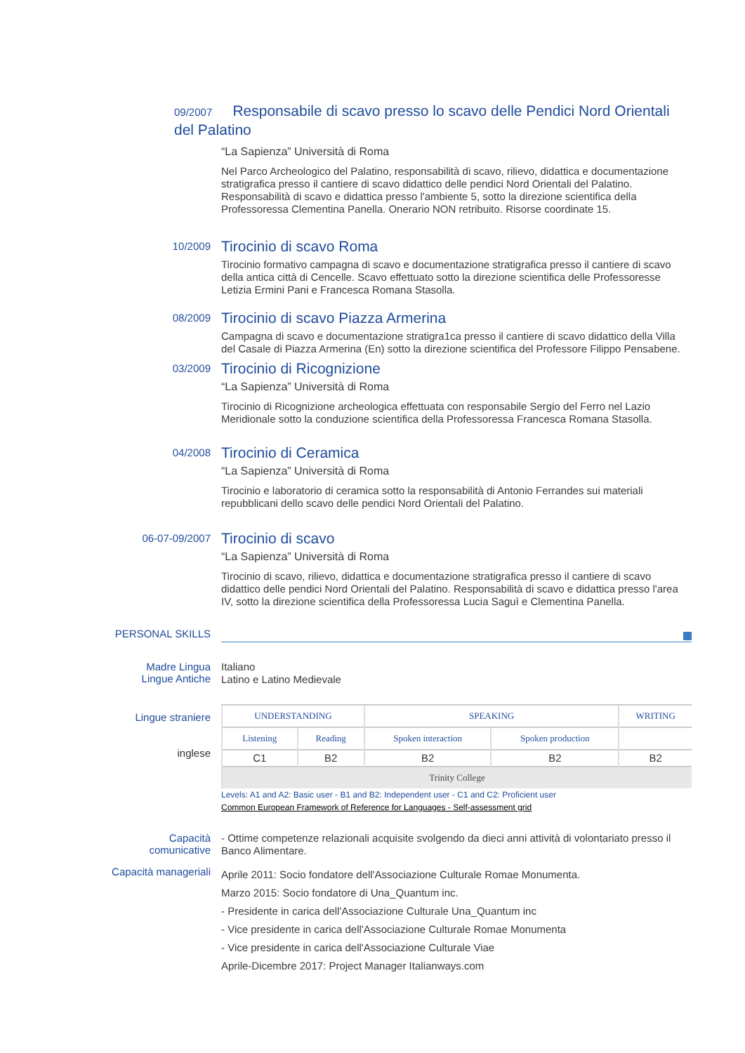09/2007 Responsabile di scavo presso lo scavo delle Pendici Nord Orientali del Palatino
“La Sapienza” Università di Roma
Nel Parco Archeologico del Palatino, responsabilità di scavo, rilievo, didattica e documentazione stratigrafica presso il cantiere di scavo didattico delle pendici Nord Orientali del Palatino. Responsabilità di scavo e didattica presso l'ambiente 5, sotto la direzione scientifica della Professoressa Clementina Panella. Onerario NON retribuito. Risorse coordinate 15.
10/2009
Tirocinio di scavo Roma
Tirocinio formativo campagna di scavo e documentazione stratigrafica presso il cantiere di scavo della antica città di Cencelle. Scavo effettuato sotto la direzione scientifica delle Professoresse Letizia Ermini Pani e Francesca Romana Stasolla.
08/2009
Tirocinio di scavo Piazza Armerina
Campagna di scavo e documentazione stratigra1ca presso il cantiere di scavo didattico della Villa del Casale di Piazza Armerina (En) sotto la direzione scientifica del Professore Filippo Pensabene.
03/2009
Tirocinio di Ricognizione
“La Sapienza” Università di Roma
Tirocinio di Ricognizione archeologica effettuata con responsabile Sergio del Ferro nel Lazio Meridionale sotto la conduzione scientifica della Professoressa Francesca Romana Stasolla.
04/2008
Tirocinio di Ceramica
“La Sapienza” Università di Roma
Tirocinio e laboratorio di ceramica sotto la responsabilità di Antonio Ferrandes sui materiali repubblicani dello scavo delle pendici Nord Orientali del Palatino.
06-07-09/2007
Tirocinio di scavo
“La Sapienza” Università di Roma
Tirocinio di scavo, rilievo, didattica e documentazione stratigrafica presso il cantiere di scavo didattico delle pendici Nord Orientali del Palatino. Responsabilità di scavo e didattica presso l'area IV, sotto la direzione scientifica della Professoressa Lucia Saguì e Clementina Panella.
PERSONAL SKILLS
Madre Lingua
Lingue Antiche
Italiano
Latino e Latino Medievale
Lingue straniere
inglese
| UNDERSTANDING | | SPEAKING | | WRITING |
| --- | --- | --- | --- | --- |
| Listening | Reading | Spoken interaction | Spoken production | |
| C1 | B2 | B2 | B2 | B2 |
| Trinity College | | | | |
Levels: A1 and A2: Basic user - B1 and B2: Independent user - C1 and C2: Proficient user
Common European Framework of Reference for Languages - Self-assessment grid
Capacità comunicative
- Ottime competenze relazionali acquisite svolgendo da dieci anni attività di volontariato presso il Banco Alimentare.
Capacità manageriali
Aprile 2011: Socio fondatore dell'Associazione Culturale Romae Monumenta.
Marzo 2015: Socio fondatore di Una_Quantum inc.
- Presidente in carica dell'Associazione Culturale Una_Quantum inc
- Vice presidente in carica dell'Associazione Culturale Romae Monumenta
- Vice presidente in carica dell'Associazione Culturale Viae
Aprile-Dicembre 2017: Project Manager Italianways.com